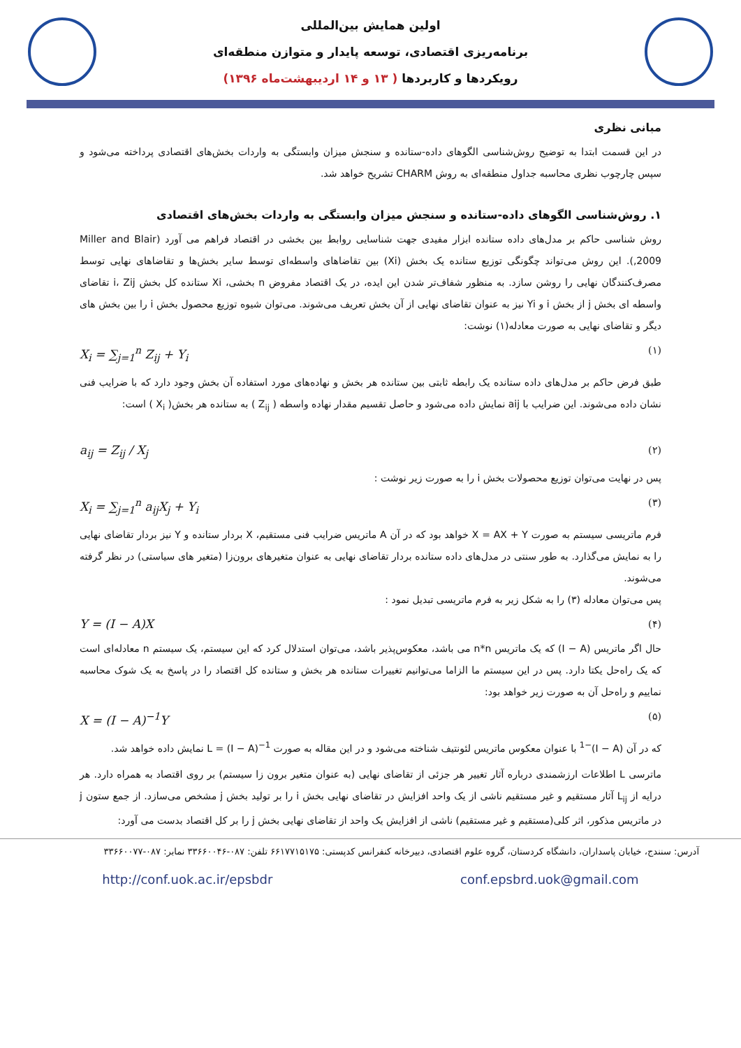اولین همایش بین‌المللی
برنامه‌ریزی اقتصادی، توسعه پایدار و متوازن منطقه‌ای
رویکردها و کاربردها ( ۱۳ و ۱۴ اردیبهشت‌ماه ۱۳۹۶)
مبانی نظری
در این قسمت ابتدا به توضیح روش‌شناسی الگوهای داده-ستانده و سنجش میزان وابستگی به واردات بخش‌های اقتصادی پرداخته می‌شود و سپس چارچوب نظری محاسبه جداول منطقه‌ای به روش CHARM تشریح خواهد شد.
۱. روش‌شناسی الگوهای داده-ستانده و سنجش میزان وابستگی به واردات بخش‌های اقتصادی
روش شناسی حاکم بر مدل‌های داده ستانده ابزار مفیدی جهت شناسایی روابط بین بخشی در اقتصاد فراهم می آورد (Miller and Blair ,2009). این روش می‌تواند چگونگی توزیع ستانده یک بخش (Xi) بین تقاضاهای واسطه‌ای توسط سایر بخش‌ها و تقاضاهای نهایی توسط مصرف‌کنندگان نهایی را روشن سازد. به منظور شفاف‌تر شدن این ایده، در یک اقتصاد مفروض n بخشی، Xi ستانده کل بخش i، Zij تقاضای واسطه ای بخش j از بخش i و Yi نیز به عنوان تقاضای نهایی از آن بخش تعریف می‌شوند. می‌توان شیوه توزیع محصول بخش i را بین بخش های دیگر و تقاضای نهایی به صورت معادله(۱) نوشت:
X<sub>i</sub> = ∑<sub>j=1</sub><sup>n</sup> Z<sub>ij</sub> + Y<sub>i</sub>
(۱)
طبق فرض حاکم بر مدل‌های داده ستانده یک رابطه ثابتی بین ستانده هر بخش و نهاده‌های مورد استفاده آن بخش وجود دارد که با ضرایب فنی نشان داده می‌شوند. این ضرایب با aij نمایش داده می‌شود و حاصل تقسیم مقدار نهاده واسطه ( Z<sub>ij</sub> ) به ستانده هر بخش( X<sub>i</sub> ) است:
a<sub>ij</sub> = Z<sub>ij</sub> / X<sub>j</sub>
(۲)
پس در نهایت می‌توان توزیع محصولات بخش i را به صورت زیر نوشت :
X<sub>i</sub> = ∑<sub>j=1</sub><sup>n</sup> a<sub>ij</sub>X<sub>j</sub> + Y<sub>i</sub>
(۳)
فرم ماتریسی سیستم به صورت X = AX + Y خواهد بود که در آن A ماتریس ضرایب فنی مستقیم، X بردار ستانده و Y نیز بردار تقاضای نهایی را به نمایش می‌گذارد. به طور سنتی در مدل‌های داده ستانده بردار تقاضای نهایی به عنوان متغیرهای برون‌زا (متغیر های سیاستی) در نظر گرفته می‌شوند.
پس می‌توان معادله (۳) را به شکل زیر به فرم ماتریسی تبدیل نمود :
Y = (I − A)X
(۴)
حال اگر ماتریس (I − A) که یک ماتریس n*n می باشد، معکوس‌پذیر باشد، می‌توان استدلال کرد که این سیستم، یک سیستم n معادله‌ای است که یک راه‌حل یکتا دارد. پس در این سیستم ما الزاما می‌توانیم تغییرات ستانده هر بخش و ستانده کل اقتصاد را در پاسخ به یک شوک محاسبه نماییم و راه‌حل آن به صورت زیر خواهد بود:
X = (I − A)<sup>−1</sup>Y
(۵)
که در آن (I − A)<sup>−1</sup> با عنوان معکوس ماتریس لئونتیف شناخته می‌شود و در این مقاله به صورت L = (I − A)<sup>−1</sup> نمایش داده خواهد شد.
ماترسی L اطلاعات ارزشمندی درباره آثار تغییر هر جزئی از تقاضای نهایی (به عنوان متغیر برون زا سیستم) بر روی اقتصاد به همراه دارد. هر درایه از L<sub>ij</sub> آثار مستقیم و غیر مستقیم ناشی از یک واحد افزایش در تقاضای نهایی بخش i را بر تولید بخش j مشخص می‌سازد. از جمع ستون j در ماتریس مذکور، اثر کلی(مستقیم و غیر مستقیم) ناشی از افزایش یک واحد از تقاضای نهایی بخش j را بر کل اقتصاد بدست می آورد:
آدرس: سنندج، خیابان پاسداران، دانشگاه کردستان، گروه علوم اقتصادی، دبیرخانه کنفرانس کدپستی: ۶۶۱۷۷۱۵۱۷۵ تلفن: ۰۸۷-۳۳۶۶۰۰۴۶ نمابر: ۰۸۷-۳۳۶۶۰۰۷۷
http://conf.uok.ac.ir/epsbdr conf.epsbrd.uok@gmail.com